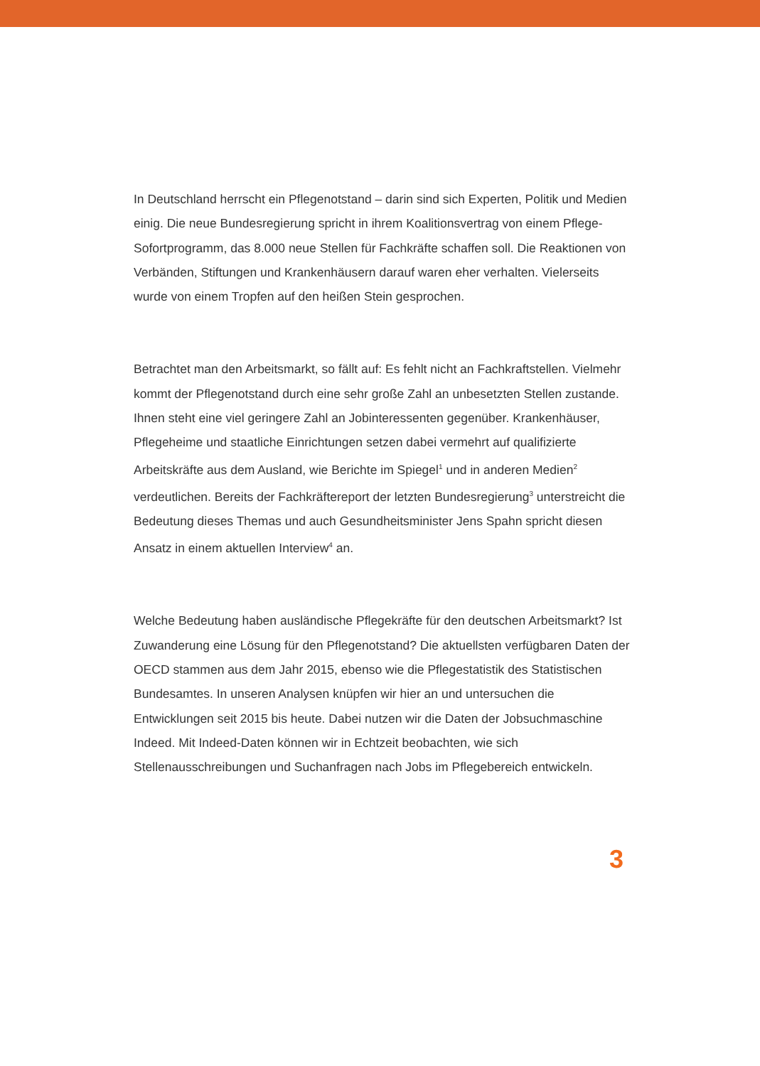In Deutschland herrscht ein Pflegenotstand – darin sind sich Experten, Politik und Medien einig. Die neue Bundesregierung spricht in ihrem Koalitionsvertrag von einem Pflege-Sofortprogramm, das 8.000 neue Stellen für Fachkräfte schaffen soll. Die Reaktionen von Verbänden, Stiftungen und Krankenhäusern darauf waren eher verhalten. Vielerseits wurde von einem Tropfen auf den heißen Stein gesprochen.
Betrachtet man den Arbeitsmarkt, so fällt auf: Es fehlt nicht an Fachkraftstellen. Vielmehr kommt der Pflegenotstand durch eine sehr große Zahl an unbesetzten Stellen zustande. Ihnen steht eine viel geringere Zahl an Jobinteressenten gegenüber. Krankenhäuser, Pflegeheime und staatliche Einrichtungen setzen dabei vermehrt auf qualifizierte Arbeitskräfte aus dem Ausland, wie Berichte im Spiegel<sup>1</sup> und in anderen Medien<sup>2</sup> verdeutlichen. Bereits der Fachkräftereport der letzten Bundesregierung<sup>3</sup> unterstreicht die Bedeutung dieses Themas und auch Gesundheitsminister Jens Spahn spricht diesen Ansatz in einem aktuellen Interview<sup>4</sup> an.
Welche Bedeutung haben ausländische Pflegekräfte für den deutschen Arbeitsmarkt? Ist Zuwanderung eine Lösung für den Pflegenotstand? Die aktuellsten verfügbaren Daten der OECD stammen aus dem Jahr 2015, ebenso wie die Pflegestatistik des Statistischen Bundesamtes. In unseren Analysen knüpfen wir hier an und untersuchen die Entwicklungen seit 2015 bis heute. Dabei nutzen wir die Daten der Jobsuchmaschine Indeed. Mit Indeed-Daten können wir in Echtzeit beobachten, wie sich Stellenausschreibungen und Suchanfragen nach Jobs im Pflegebereich entwickeln.
3